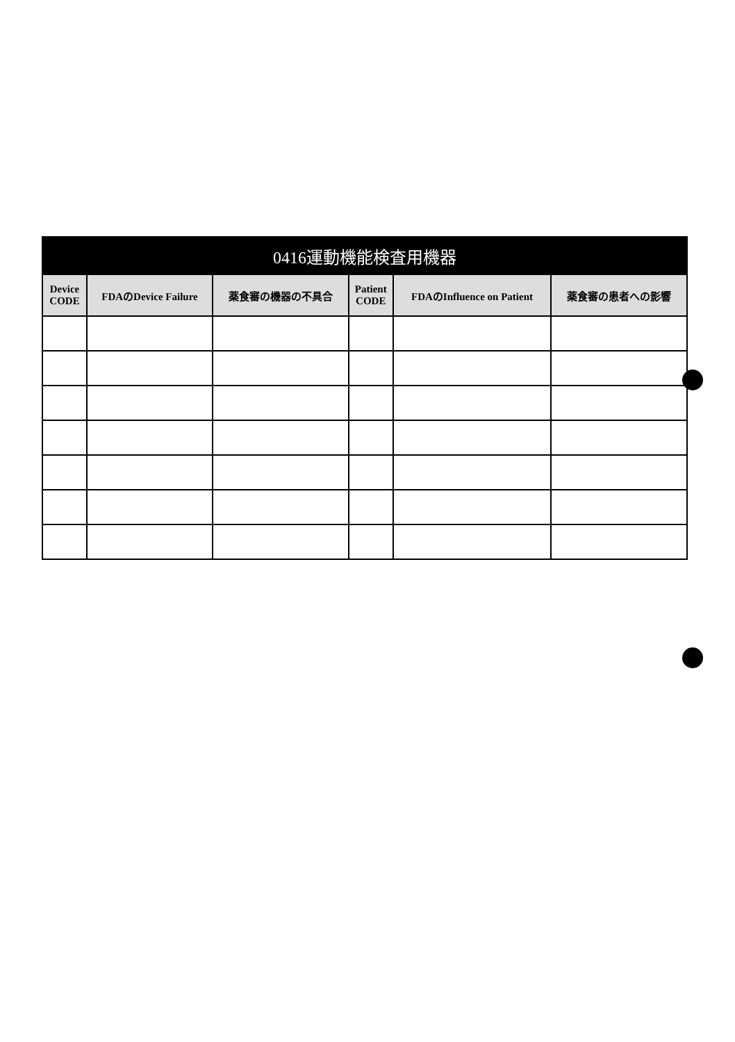| 0416運動機能検査用機器 | | | | | |
| --- | --- | --- | --- | --- | --- |
| Device CODE | FDAのDevice Failure | 薬食審の機器の不具合 | Patient CODE | FDAのInfluence on Patient | 薬食審の患者への影響 |